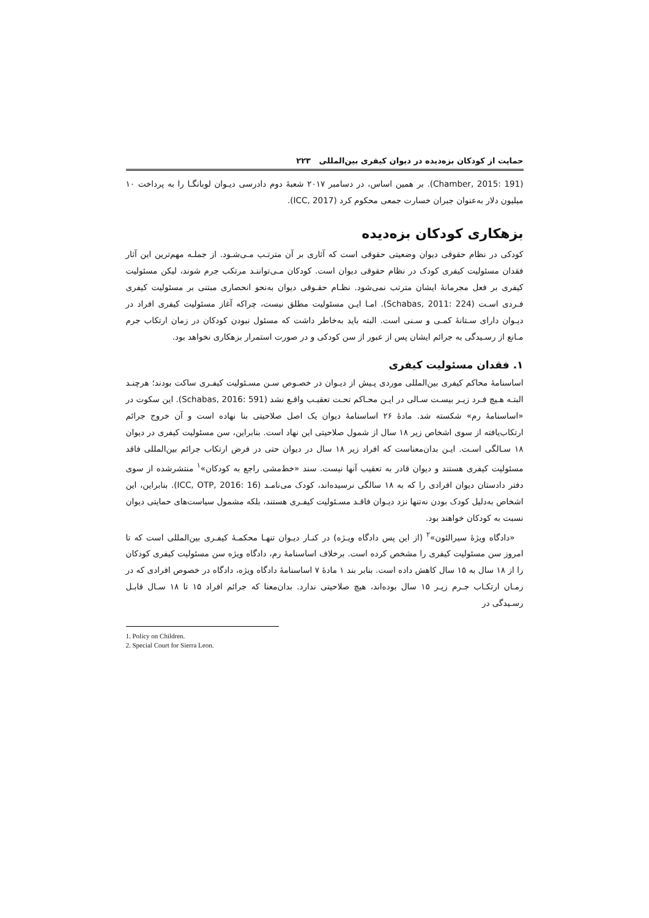حمایت از کودکان بزه‌دیده در دیوان کیفری بین‌المللی ۲۲۳
(Chamber, 2015: 191). بر همین اساس، در دسامبر ۲۰۱۷ شعبهٔ دوم دادرسی دیـوان لوبانگـا را به پرداخت ۱۰ میلیون دلار به‌عنوان جبران خسارت جمعی محکوم کرد (ICC, 2017).
بزهکاری کودکان بزه‌دیده
کودکی در نظام حقوقی دیوان وضعیتی حقوقی است که آثاری بر آن مترتـب مـی‌شـود. از جملـه مهم‌ترین این آثار فقدان مسئولیت کیفری کودک در نظام حقوقی دیوان است. کودکان مـی‌تواننـد مرتکب جرم شوند، لیکن مسئولیت کیفری بر فعل مجرمانهٔ ایشان مترتب نمی‌شود. نظـام حقـوقی دیوان به‌نحو انحصاری مبتنی بر مسئولیت کیفری فـردی اسـت (Schabas, 2011: 224). امـا ایـن مسئولیت مطلق نیست، چراکه آغاز مسئولیت کیفری افراد در دیـوان دارای سـتانهٔ کمـی و سـنی است. البته باید به‌خاطر داشت که مسئول نبودن کودکان در زمان ارتکاب جرم مـانع از رسـیدگی به جرائم ایشان پس از عبور از سن کودکی و در صورت استمرار بزهکاری نخواهد بود.
۱. فقدان مسئولیت کیفری
اساسنامهٔ محاکم کیفری بین‌المللی موردی پـیش از دیـوان در خصـوص سـن مسـئولیت کیفـری ساکت بودند؛ هرچنـد البتـه هـیچ فـرد زیـر بیسـت سـالی در ایـن محـاکم تحـت تعقیـب واقـع نشد (Schabas, 2016: 591). این سکوت در «اساسنامهٔ رم» شکسته شد. مادهٔ ۲۶ اساسنامهٔ دیوان یک اصل صلاحیتی بنا نهاده است و آن خروج جرائم ارتکاب‌یافته از سوی اشخاص زیر ۱۸ سال از شمول صلاحیتی این نهاد است. بنابراین، سن مسئولیت کیفری در دیوان ۱۸ سـالگی اسـت. ایـن بدان‌معناست که افراد زیر ۱۸ سال در دیوان حتی در فرض ارتکاب جرائم بین‌المللی فاقد مسئولیت کیفری هستند و دیوان قادر به تعقیب آنها نیست. سند «خط‌مشی راجع به کودکان»<sup>۱</sup> منتشرشده از سوی دفتر دادستان دیوان افرادی را که به ۱۸ سالگی نرسیده‌اند، کودک می‌نامـد (ICC, OTP, 2016: 16). بنابراین، این اشخاص به‌دلیل کودک بودن نه‌تنها نزد دیـوان فاقـد مسـئولیت کیفـری هستند، بلکه مشمول سیاست‌های حمایتی دیوان نسبت به کودکان خواهند بود.
«دادگاه ویژهٔ سیرالئون»<sup>۲</sup> (از این پس دادگاه ویـژه) در کنـار دیـوان تنهـا محکمـهٔ کیفـری بین‌المللی است که تا امروز سن مسئولیت کیفری را مشخص کرده است. برخلاف اساسنامهٔ رم، دادگاه ویژه سن مسئولیت کیفری کودکان را از ۱۸ سال به ۱۵ سال کاهش داده است. بنابر بند ۱ مادهٔ ۷ اساسنامهٔ دادگاه ویژه، دادگاه در خصوص افرادی که در زمـان ارتکـاب جـرم زیـر ۱۵ سال بوده‌اند، هیچ صلاحیتی ندارد. بدان‌معنا که جرائم افراد ۱۵ تا ۱۸ سـال قابـل رسـیدگی در
1. Policy on Children.
2. Special Court for Sierra Leon.